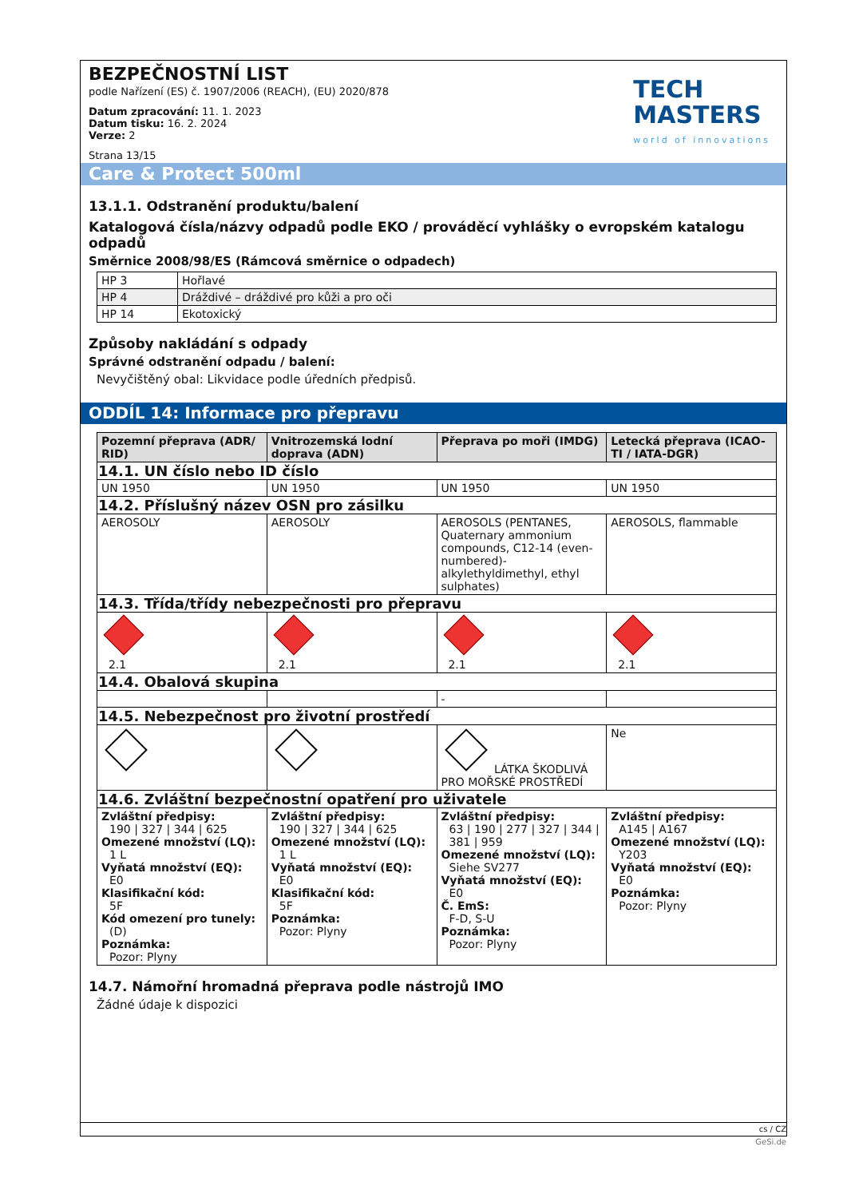BEZPEČNOSTNÍ LIST
podle Nařízení (ES) č. 1907/2006 (REACH), (EU) 2020/878
Datum zpracování: 11. 1. 2023
Datum tisku: 16. 2. 2024
Verze: 2
Strana 13/15
TECH
MASTERS
world of innovations
Care & Protect 500ml
13.1.1. Odstranění produktu/balení
Katalogová čísla/názvy odpadů podle EKO / prováděcí vyhlášky o evropském katalogu odpadů
Směrnice 2008/98/ES (Rámcová směrnice o odpadech)
| HP 3 | Hořlavé |
| HP 4 | Dráždivé – dráždivé pro kůži a pro oči |
| HP 14 | Ekotoxický |
Způsoby nakládání s odpady
Správné odstranění odpadu / balení:
Nevyčištěný obal: Likvidace podle úředních předpisů.
ODDÍL 14: Informace pro přepravu
| Pozemní přeprava (ADR/ RID) | Vnitrozemská lodní doprava (ADN) | Přeprava po moři (IMDG) | Letecká přeprava (ICAO-TI / IATA-DGR) |
| --- | --- | --- | --- |
| 14.1. UN číslo nebo ID číslo | | | |
| UN 1950 | UN 1950 | UN 1950 | UN 1950 |
| 14.2. Příslušný název OSN pro zásilku | | | |
| AEROSOLY | AEROSOLY | AEROSOLS (PENTANES, Quaternary ammonium compounds, C12-14 (even-numbered)-alkylethyldimethyl, ethyl sulphates) | AEROSOLS, flammable |
| 14.3. Třída/třídy nebezpečnosti pro přepravu | | | |
| 2.1 | 2.1 | 2.1 | 2.1 |
| 14.4. Obalová skupina | | | |
| | | - | |
| 14.5. Nebezpečnost pro životní prostředí | | | |
| | | LÁTKA ŠKODLIVÁ PRO MOŘSKÉ PROSTŘEDÍ | Ne |
| 14.6. Zvláštní bezpečnostní opatření pro uživatele | | | |
| Zvláštní předpisy: 190 / 327 / 344 / 625 Omezené množství (LQ): 1 L Vyňatá množství (EQ): E0 Klasifikační kód: 5F Kód omezení pro tunely: (D) Poznámka: Pozor: Plyny | Zvláštní předpisy: 190 / 327 / 344 / 625 Omezené množství (LQ): 1 L Vyňatá množství (EQ): E0 Klasifikační kód: 5F Poznámka: Pozor: Plyny | Zvláštní předpisy: 63 / 190 / 277 / 327 / 344 / 381 / 959 Omezené množství (LQ): Siehe SV277 Vyňatá množství (EQ): E0 Č. EmS: F-D, S-U Poznámka: Pozor: Plyny | Zvláštní předpisy: A145 / A167 Omezené množství (LQ): Y203 Vyňatá množství (EQ): E0 Poznámka: Pozor: Plyny |
14.7. Námořní hromadná přeprava podle nástrojů IMO
Žádné údaje k dispozici
cs / CZ
GeSi.de